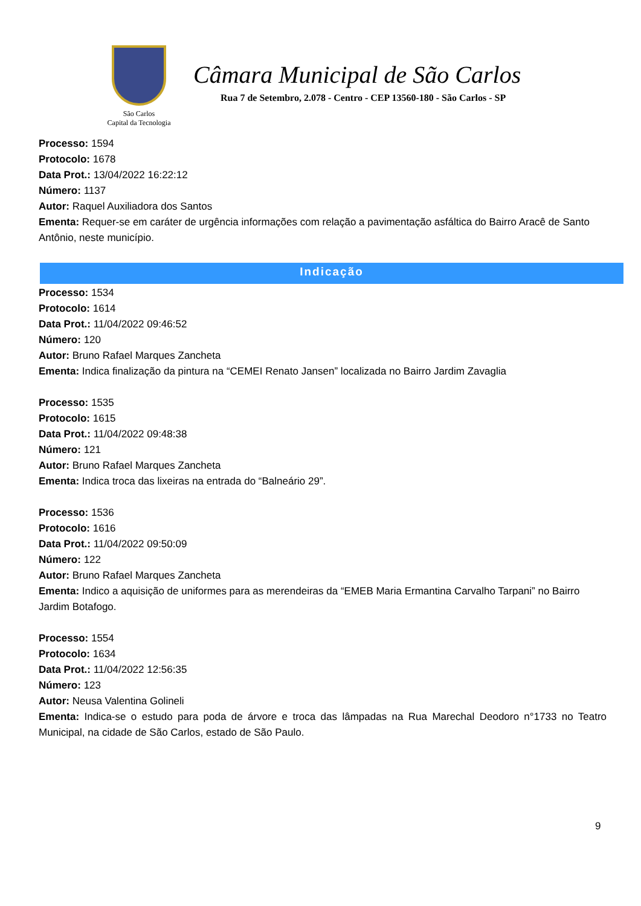São Carlos
Capital da Tecnologia
Câmara Municipal de São Carlos
Rua 7 de Setembro, 2.078 - Centro - CEP 13560-180 - São Carlos - SP
Processo: 1594
Protocolo: 1678
Data Prot.: 13/04/2022 16:22:12
Número: 1137
Autor: Raquel Auxiliadora dos Santos
Ementa: Requer-se em caráter de urgência informações com relação a pavimentação asfáltica do Bairro Aracê de Santo Antônio, neste município.
Indicação
Processo: 1534
Protocolo: 1614
Data Prot.: 11/04/2022 09:46:52
Número: 120
Autor: Bruno Rafael Marques Zancheta
Ementa: Indica finalização da pintura na “CEMEI Renato Jansen” localizada no Bairro Jardim Zavaglia
Processo: 1535
Protocolo: 1615
Data Prot.: 11/04/2022 09:48:38
Número: 121
Autor: Bruno Rafael Marques Zancheta
Ementa: Indica troca das lixeiras na entrada do “Balneário 29”.
Processo: 1536
Protocolo: 1616
Data Prot.: 11/04/2022 09:50:09
Número: 122
Autor: Bruno Rafael Marques Zancheta
Ementa: Indico a aquisição de uniformes para as merendeiras da “EMEB Maria Ermantina Carvalho Tarpani” no Bairro Jardim Botafogo.
Processo: 1554
Protocolo: 1634
Data Prot.: 11/04/2022 12:56:35
Número: 123
Autor: Neusa Valentina Golineli
Ementa: Indica-se o estudo para poda de árvore e troca das lâmpadas na Rua Marechal Deodoro n°1733 no Teatro Municipal, na cidade de São Carlos, estado de São Paulo.
9